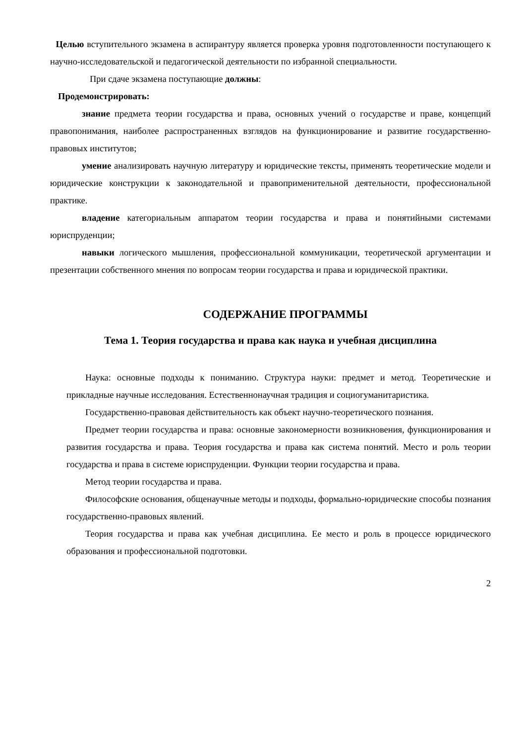Целью вступительного экзамена в аспирантуру является проверка уровня подготовленности поступающего к научно-исследовательской и педагогической деятельности по избранной специальности.
При сдаче экзамена поступающие должны:
Продемонстрировать:
знание предмета теории государства и права, основных учений о государстве и праве, концепций правопонимания, наиболее распространенных взглядов на функционирование и развитие государственно-правовых институтов;
умение анализировать научную литературу и юридические тексты, применять теоретические модели и юридические конструкции к законодательной и правоприменительной деятельности, профессиональной практике.
владение категориальным аппаратом теории государства и права и понятийными системами юриспруденции;
навыки логического мышления, профессиональной коммуникации, теоретической аргументации и презентации собственного мнения по вопросам теории государства и права и юридической практики.
СОДЕРЖАНИЕ ПРОГРАММЫ
Тема 1. Теория государства и права как наука и учебная дисциплина
Наука: основные подходы к пониманию. Структура науки: предмет и метод. Теоретические и прикладные научные исследования. Естественнонаучная традиция и социогуманитаристика.
Государственно-правовая действительность как объект научно-теоретического познания.
Предмет теории государства и права: основные закономерности возникновения, функционирования и развития государства и права. Теория государства и права как система понятий. Место и роль теории государства и права в системе юриспруденции. Функции теории государства и права.
Метод теории государства и права.
Философские основания, общенаучные методы и подходы, формально-юридические способы познания государственно-правовых явлений.
Теория государства и права как учебная дисциплина. Ее место и роль в процессе юридического образования и профессиональной подготовки.
2